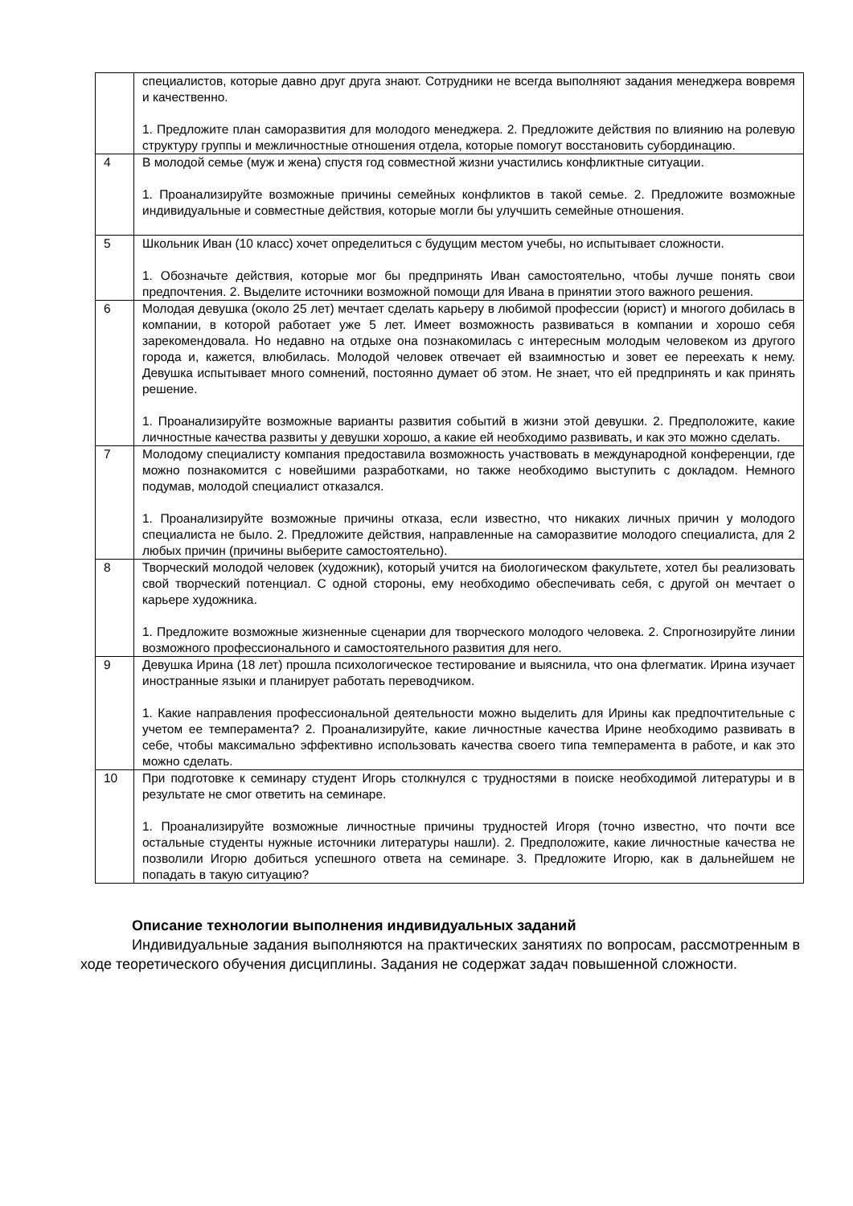| | специалистов, которые давно друг друга знают. Сотрудники не всегда выполняют задания менеджера вовремя и качественно. 1. Предложите план саморазвития для молодого менеджера. 2. Предложите действия по влиянию на ролевую структуру группы и межличностные отношения отдела, которые помогут восстановить субординацию. |
| 4 | В молодой семье (муж и жена) спустя год совместной жизни участились конфликтные ситуации. 1. Проанализируйте возможные причины семейных конфликтов в такой семье. 2. Предложите возможные индивидуальные и совместные действия, которые могли бы улучшить семейные отношения. |
| 5 | Школьник Иван (10 класс) хочет определиться с будущим местом учебы, но испытывает сложности. 1. Обозначьте действия, которые мог бы предпринять Иван самостоятельно, чтобы лучше понять свои предпочтения. 2. Выделите источники возможной помощи для Ивана в принятии этого важного решения. |
| 6 | Молодая девушка (около 25 лет) мечтает сделать карьеру в любимой профессии (юрист) и многого добилась в компании, в которой работает уже 5 лет. Имеет возможность развиваться в компании и хорошо себя зарекомендовала. Но недавно на отдыхе она познакомилась с интересным молодым человеком из другого города и, кажется, влюбилась. Молодой человек отвечает ей взаимностью и зовет ее переехать к нему. Девушка испытывает много сомнений, постоянно думает об этом. Не знает, что ей предпринять и как принять решение. 1. Проанализируйте возможные варианты развития событий в жизни этой девушки. 2. Предположите, какие личностные качества развиты у девушки хорошо, а какие ей необходимо развивать, и как это можно сделать. |
| 7 | Молодому специалисту компания предоставила возможность участвовать в международной конференции, где можно познакомится с новейшими разработками, но также необходимо выступить с докладом. Немного подумав, молодой специалист отказался. 1. Проанализируйте возможные причины отказа, если известно, что никаких личных причин у молодого специалиста не было. 2. Предложите действия, направленные на саморазвитие молодого специалиста, для 2 любых причин (причины выберите самостоятельно). |
| 8 | Творческий молодой человек (художник), который учится на биологическом факультете, хотел бы реализовать свой творческий потенциал. С одной стороны, ему необходимо обеспечивать себя, с другой он мечтает о карьере художника. 1. Предложите возможные жизненные сценарии для творческого молодого человека. 2. Спрогнозируйте линии возможного профессионального и самостоятельного развития для него. |
| 9 | Девушка Ирина (18 лет) прошла психологическое тестирование и выяснила, что она флегматик. Ирина изучает иностранные языки и планирует работать переводчиком. 1. Какие направления профессиональной деятельности можно выделить для Ирины как предпочтительные с учетом ее темперамента? 2. Проанализируйте, какие личностные качества Ирине необходимо развивать в себе, чтобы максимально эффективно использовать качества своего типа темперамента в работе, и как это можно сделать. |
| 10 | При подготовке к семинару студент Игорь столкнулся с трудностями в поиске необходимой литературы и в результате не смог ответить на семинаре. 1. Проанализируйте возможные личностные причины трудностей Игоря (точно известно, что почти все остальные студенты нужные источники литературы нашли). 2. Предположите, какие личностные качества не позволили Игорю добиться успешного ответа на семинаре. 3. Предложите Игорю, как в дальнейшем не попадать в такую ситуацию? |
Описание технологии выполнения индивидуальных заданий
Индивидуальные задания выполняются на практических занятиях по вопросам, рассмотренным в ходе теоретического обучения дисциплины. Задания не содержат задач повышенной сложности.